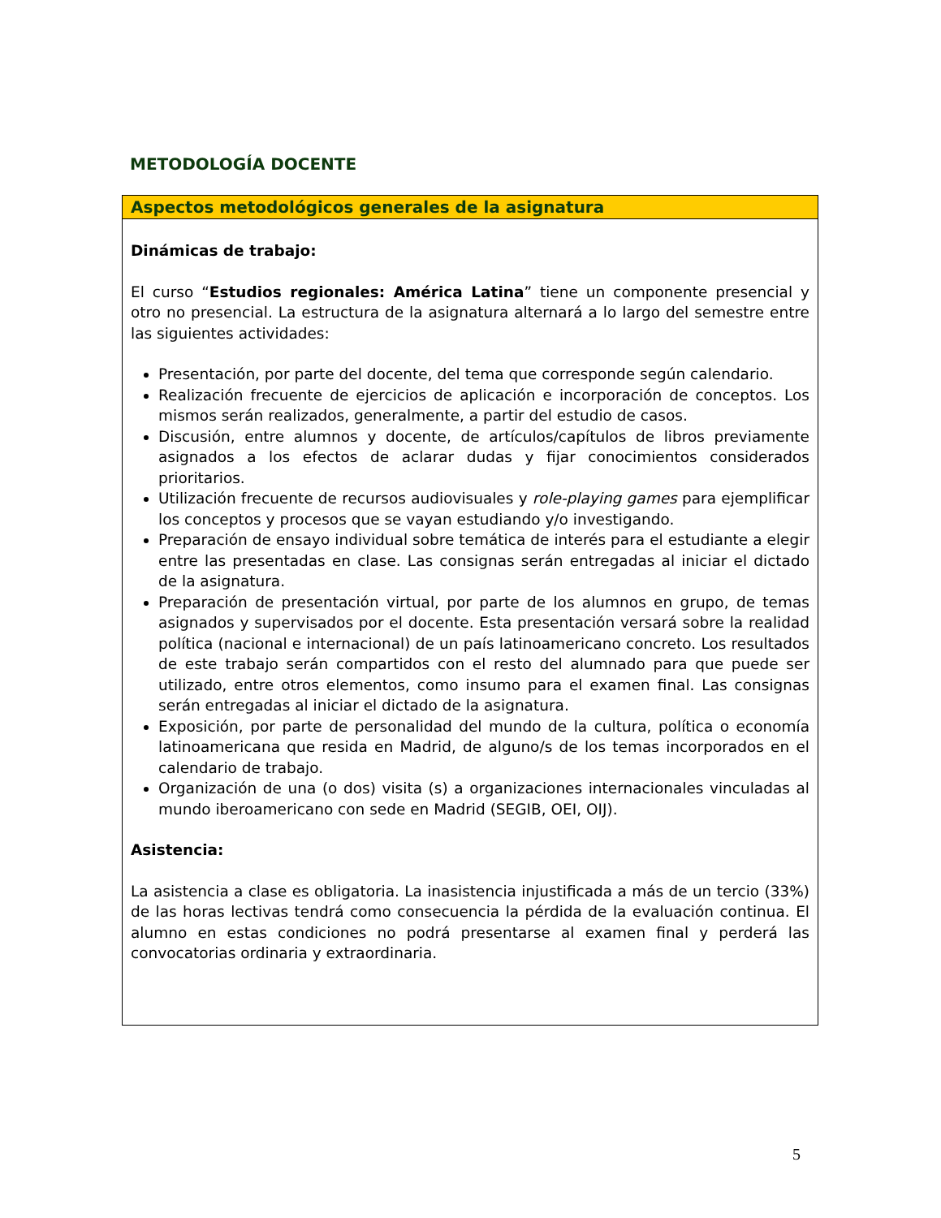METODOLOGÍA DOCENTE
| Aspectos metodológicos generales de la asignatura |
| --- |
| Dinámicas de trabajo: El curso “ Estudios regionales: América Latina ” tiene un componente presencial y otro no presencial. La estructura de la asignatura alternará a lo largo del semestre entre las siguientes actividades: Presentación, por parte del docente, del tema que corresponde según calendario. Realización frecuente de ejercicios de aplicación e incorporación de conceptos. Los mismos serán realizados, generalmente, a partir del estudio de casos. Discusión, entre alumnos y docente, de artículos/capítulos de libros previamente asignados a los efectos de aclarar dudas y fijar conocimientos considerados prioritarios. Utilización frecuente de recursos audiovisuales y role-playing games para ejemplificar los conceptos y procesos que se vayan estudiando y/o investigando. Preparación de ensayo individual sobre temática de interés para el estudiante a elegir entre las presentadas en clase. Las consignas serán entregadas al iniciar el dictado de la asignatura. Preparación de presentación virtual, por parte de los alumnos en grupo, de temas asignados y supervisados por el docente. Esta presentación versará sobre la realidad política (nacional e internacional) de un país latinoamericano concreto. Los resultados de este trabajo serán compartidos con el resto del alumnado para que puede ser utilizado, entre otros elementos, como insumo para el examen final. Las consignas serán entregadas al iniciar el dictado de la asignatura. Exposición, por parte de personalidad del mundo de la cultura, política o economía latinoamericana que resida en Madrid, de alguno/s de los temas incorporados en el calendario de trabajo. Organización de una (o dos) visita (s) a organizaciones internacionales vinculadas al mundo iberoamericano con sede en Madrid (SEGIB, OEI, OIJ). Asistencia: La asistencia a clase es obligatoria. La inasistencia injustificada a más de un tercio (33%) de las horas lectivas tendrá como consecuencia la pérdida de la evaluación continua. El alumno en estas condiciones no podrá presentarse al examen final y perderá las convocatorias ordinaria y extraordinaria. |
5